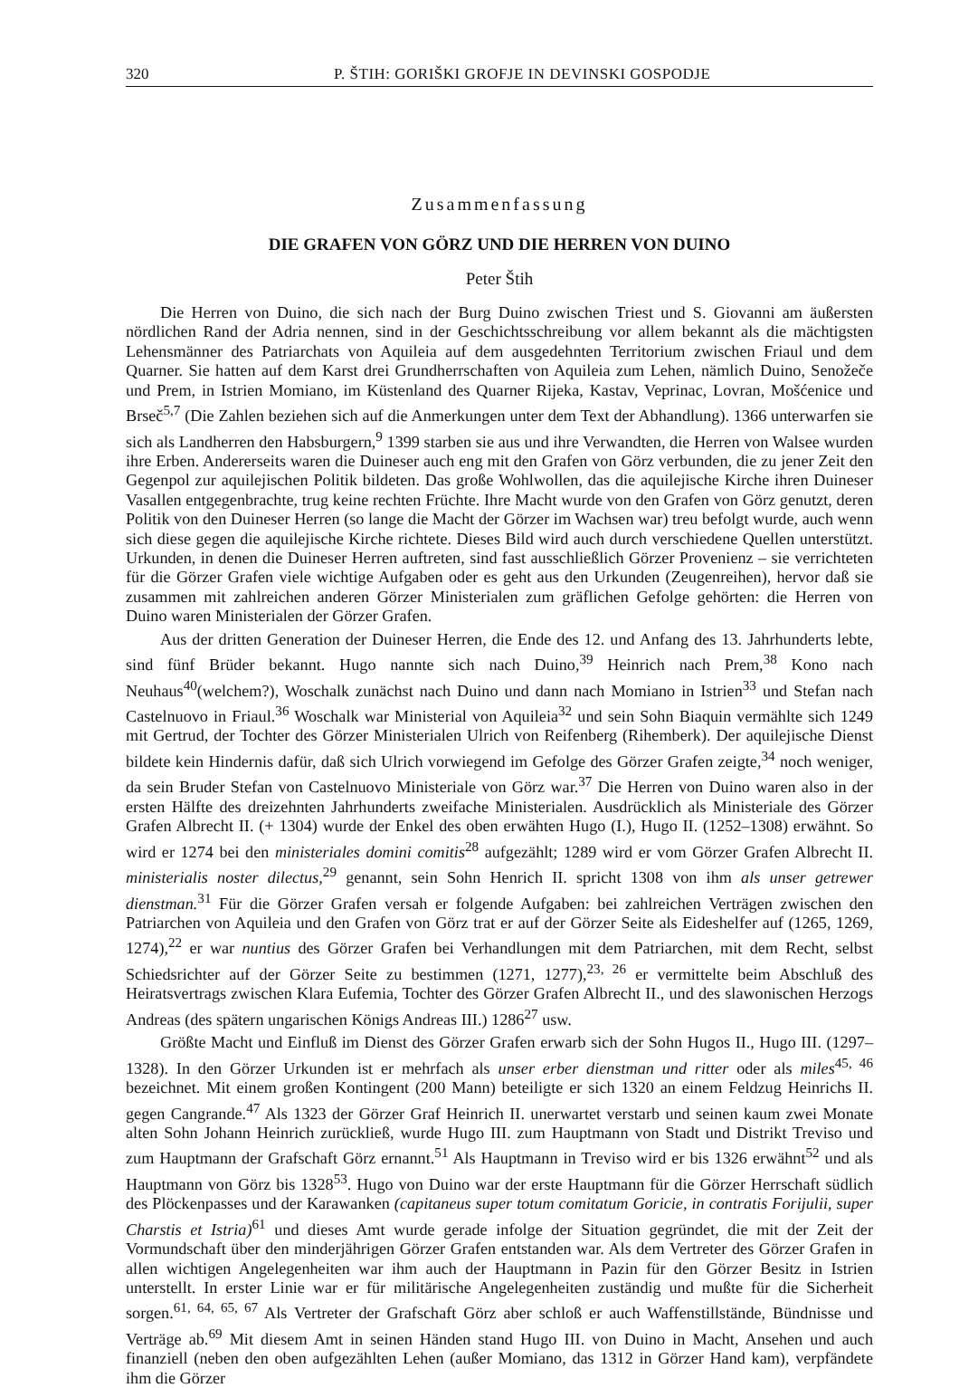320 P. ŠTIH: GORIŠKI GROFJE IN DEVINSKI GOSPODJE
Zusammenfassung
DIE GRAFEN VON GÖRZ UND DIE HERREN VON DUINO
Peter Štih
Die Herren von Duino, die sich nach der Burg Duino zwischen Triest und S. Giovanni am äußersten nördlichen Rand der Adria nennen, sind in der Geschichtsschreibung vor allem bekannt als die mächtigsten Lehensmänner des Patriarchats von Aquileia auf dem ausgedehnten Territorium zwischen Friaul und dem Quarner. Sie hatten auf dem Karst drei Grundherrschaften von Aquileia zum Lehen, nämlich Duino, Senožeče und Prem, in Istrien Momiano, im Küstenland des Quarner Rijeka, Kastav, Veprinac, Lovran, Mošćenice und Brseč<sup>5,7</sup> (Die Zahlen beziehen sich auf die Anmerkungen unter dem Text der Abhandlung). 1366 unterwarfen sie sich als Landherren den Habsburgern,<sup>9</sup> 1399 starben sie aus und ihre Verwandten, die Herren von Walsee wurden ihre Erben. Andererseits waren die Duineser auch eng mit den Grafen von Görz verbunden, die zu jener Zeit den Gegenpol zur aquilejischen Politik bildeten. Das große Wohlwollen, das die aquilejische Kirche ihren Duineser Vasallen entgegenbrachte, trug keine rechten Früchte. Ihre Macht wurde von den Grafen von Görz genutzt, deren Politik von den Duineser Herren (so lange die Macht der Görzer im Wachsen war) treu befolgt wurde, auch wenn sich diese gegen die aquilejische Kirche richtete. Dieses Bild wird auch durch verschiedene Quellen unterstützt. Urkunden, in denen die Duineser Herren auftreten, sind fast ausschließlich Görzer Provenienz – sie verrichteten für die Görzer Grafen viele wichtige Aufgaben oder es geht aus den Urkunden (Zeugenreihen), hervor daß sie zusammen mit zahlreichen anderen Görzer Ministerialen zum gräflichen Gefolge gehörten: die Herren von Duino waren Ministerialen der Görzer Grafen.
Aus der dritten Generation der Duineser Herren, die Ende des 12. und Anfang des 13. Jahrhunderts lebte, sind fünf Brüder bekannt. Hugo nannte sich nach Duino,<sup>39</sup> Heinrich nach Prem,<sup>38</sup> Kono nach Neuhaus<sup>40</sup>(welchem?), Woschalk zunächst nach Duino und dann nach Momiano in Istrien<sup>33</sup> und Stefan nach Castelnuovo in Friaul.<sup>36</sup> Woschalk war Ministerial von Aquileia<sup>32</sup> und sein Sohn Biaquin vermählte sich 1249 mit Gertrud, der Tochter des Görzer Ministerialen Ulrich von Reifenberg (Rihemberk). Der aquilejische Dienst bildete kein Hindernis dafür, daß sich Ulrich vorwiegend im Gefolge des Görzer Grafen zeigte,<sup>34</sup> noch weniger, da sein Bruder Stefan von Castelnuovo Ministeriale von Görz war.<sup>37</sup> Die Herren von Duino waren also in der ersten Hälfte des dreizehnten Jahrhunderts zweifache Ministerialen. Ausdrücklich als Ministeriale des Görzer Grafen Albrecht II. (+ 1304) wurde der Enkel des oben erwähten Hugo (I.), Hugo II. (1252–1308) erwähnt. So wird er 1274 bei den ministeriales domini comitis<sup>28</sup> aufgezählt; 1289 wird er vom Görzer Grafen Albrecht II. ministerialis noster dilectus,<sup>29</sup> genannt, sein Sohn Henrich II. spricht 1308 von ihm als unser getrewer dienstman.<sup>31</sup> Für die Görzer Grafen versah er folgende Aufgaben: bei zahlreichen Verträgen zwischen den Patriarchen von Aquileia und den Grafen von Görz trat er auf der Görzer Seite als Eideshelfer auf (1265, 1269, 1274),<sup>22</sup> er war nuntius des Görzer Grafen bei Verhandlungen mit dem Patriarchen, mit dem Recht, selbst Schiedsrichter auf der Görzer Seite zu bestimmen (1271, 1277),<sup>23, 26</sup> er vermittelte beim Abschluß des Heiratsvertrags zwischen Klara Eufemia, Tochter des Görzer Grafen Albrecht II., und des slawonischen Herzogs Andreas (des spätern ungarischen Königs Andreas III.) 1286<sup>27</sup> usw.
Größte Macht und Einfluß im Dienst des Görzer Grafen erwarb sich der Sohn Hugos II., Hugo III. (1297–1328). In den Görzer Urkunden ist er mehrfach als unser erber dienstman und ritter oder als miles<sup>45, 46</sup> bezeichnet. Mit einem großen Kontingent (200 Mann) beteiligte er sich 1320 an einem Feldzug Heinrichs II. gegen Cangrande.<sup>47</sup> Als 1323 der Görzer Graf Heinrich II. unerwartet verstarb und seinen kaum zwei Monate alten Sohn Johann Heinrich zurückließ, wurde Hugo III. zum Hauptmann von Stadt und Distrikt Treviso und zum Hauptmann der Grafschaft Görz ernannt.<sup>51</sup> Als Hauptmann in Treviso wird er bis 1326 erwähnt<sup>52</sup> und als Hauptmann von Görz bis 1328<sup>53</sup>. Hugo von Duino war der erste Hauptmann für die Görzer Herrschaft südlich des Plöckenpasses und der Karawanken (capitaneus super totum comitatum Goricie, in contratis Forijulii, super Charstis et Istria)<sup>61</sup> und dieses Amt wurde gerade infolge der Situation gegründet, die mit der Zeit der Vormundschaft über den minderjährigen Görzer Grafen entstanden war. Als dem Vertreter des Görzer Grafen in allen wichtigen Angelegenheiten war ihm auch der Hauptmann in Pazin für den Görzer Besitz in Istrien unterstellt. In erster Linie war er für militärische Angelegenheiten zuständig und mußte für die Sicherheit sorgen.<sup>61, 64, 65, 67</sup> Als Vertreter der Grafschaft Görz aber schloß er auch Waffenstillstände, Bündnisse und Verträge ab.<sup>69</sup> Mit diesem Amt in seinen Händen stand Hugo III. von Duino in Macht, Ansehen und auch finanziell (neben den oben aufgezählten Lehen (außer Momiano, das 1312 in Görzer Hand kam), verpfändete ihm die Görzer